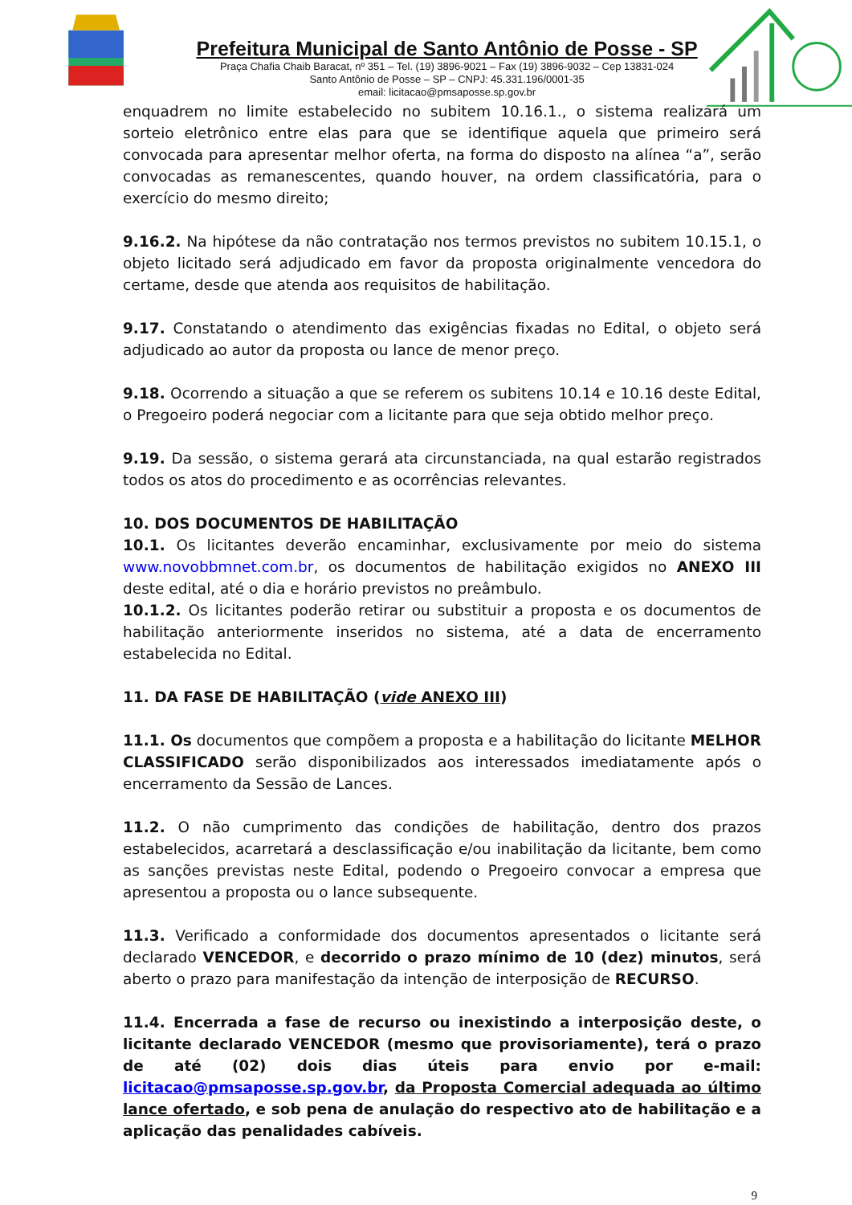Prefeitura Municipal de Santo Antônio de Posse - SP
Praça Chafia Chaib Baracat, nº 351 – Tel. (19) 3896-9021 – Fax (19) 3896-9032 – Cep 13831-024
Santo Antônio de Posse – SP – CNPJ: 45.331.196/0001-35
email: licitacao@pmsaposse.sp.gov.br
enquadrem no limite estabelecido no subitem 10.16.1., o sistema realizará um sorteio eletrônico entre elas para que se identifique aquela que primeiro será convocada para apresentar melhor oferta, na forma do disposto na alínea “a”, serão convocadas as remanescentes, quando houver, na ordem classificatória, para o exercício do mesmo direito;
9.16.2. Na hipótese da não contratação nos termos previstos no subitem 10.15.1, o objeto licitado será adjudicado em favor da proposta originalmente vencedora do certame, desde que atenda aos requisitos de habilitação.
9.17. Constatando o atendimento das exigências fixadas no Edital, o objeto será adjudicado ao autor da proposta ou lance de menor preço.
9.18. Ocorrendo a situação a que se referem os subitens 10.14 e 10.16 deste Edital, o Pregoeiro poderá negociar com a licitante para que seja obtido melhor preço.
9.19. Da sessão, o sistema gerará ata circunstanciada, na qual estarão registrados todos os atos do procedimento e as ocorrências relevantes.
10. DOS DOCUMENTOS DE HABILITAÇÃO
10.1. Os licitantes deverão encaminhar, exclusivamente por meio do sistema www.novobbmnet.com.br, os documentos de habilitação exigidos no ANEXO III deste edital, até o dia e horário previstos no preâmbulo.
10.1.2. Os licitantes poderão retirar ou substituir a proposta e os documentos de habilitação anteriormente inseridos no sistema, até a data de encerramento estabelecida no Edital.
11. DA FASE DE HABILITAÇÃO (vide ANEXO III)
11.1. Os documentos que compõem a proposta e a habilitação do licitante MELHOR CLASSIFICADO serão disponibilizados aos interessados imediatamente após o encerramento da Sessão de Lances.
11.2. O não cumprimento das condições de habilitação, dentro dos prazos estabelecidos, acarretará a desclassificação e/ou inabilitação da licitante, bem como as sanções previstas neste Edital, podendo o Pregoeiro convocar a empresa que apresentou a proposta ou o lance subsequente.
11.3. Verificado a conformidade dos documentos apresentados o licitante será declarado VENCEDOR, e decorrido o prazo mínimo de 10 (dez) minutos, será aberto o prazo para manifestação da intenção de interposição de RECURSO.
11.4. Encerrada a fase de recurso ou inexistindo a interposição deste, o licitante declarado VENCEDOR (mesmo que provisoriamente), terá o prazo de até (02) dois dias úteis para envio por e-mail: licitacao@pmsaposse.sp.gov.br, da Proposta Comercial adequada ao último lance ofertado, e sob pena de anulação do respectivo ato de habilitação e a aplicação das penalidades cabíveis.
9